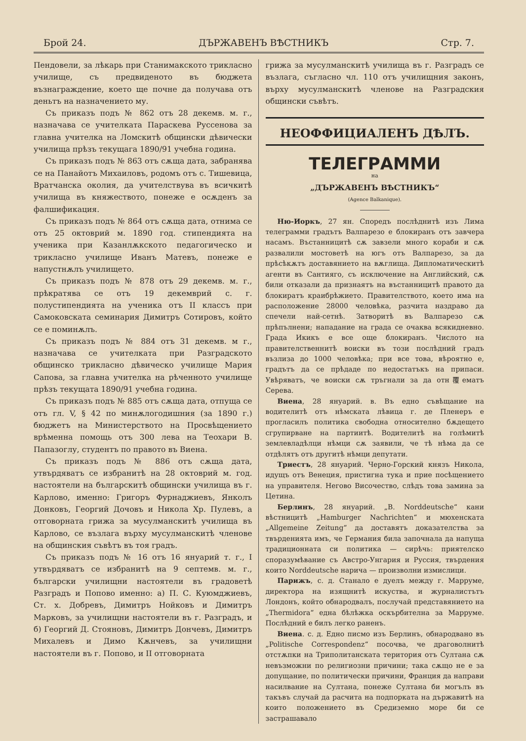Брой 24. ДЪРЖАВЕНЪ ВѢСТНИКЪ Стр. 7.
Пендовели, за лѣкарь при Станимакското трикласно училище, съ предвиденото въ бюджета възнаграждение, което ще почне да получава отъ деньтъ на назначението му.
Съ приказъ подъ № 862 отъ 28 декемв. м. г., назначава се учителката Параскева Руссенова за главна учителка на Ломскитѣ общински дѣвически училища прѣзъ текущага 1890/91 учебна година.
Съ приказъ подъ № 863 отъ сѫща дата, забранява се на Панайотъ Михаиловъ, родомъ отъ с. Тишевица, Вратчанска околия, да учителствува въ всичкитѣ училища въ княжеството, понеже е осѫденъ за фалшификация.
Съ приказъ подъ № 864 отъ сѫща дата, отнима се отъ 25 октоврий м. 1890 год. стипендията на ученика при Казанлѫкското педагогическо и трикласно училище Иванъ Матевъ, понеже е напустнѫлъ училището.
Съ приказъ подъ № 878 отъ 29 декемв. м. г., прѣкратява се отъ 19 декемврий с. г. полустипендията на ученика отъ II классъ при Самоковската семинария Димитръ Сотировъ, който се е поминѫлъ.
Съ приказъ подъ № 884 отъ 31 декемв. м г., назначава се учителката при Разградското общинско трикласно дѣвическо училище Мария Сапова, за главна учителка на рѣченното училище прѣзъ текущата 1890/91 учебна година.
Съ приказъ подъ № 885 отъ сѫща дата, отпуща се отъ гл. V, § 42 по минѫлогодишния (за 1890 г.) бюджетъ на Министерството на Просвѣщението врѣменна помощь отъ 300 лева на Теохари В. Папазоглу, студентъ по правото въ Виена.
Съ приказъ подъ № 886 отъ сѫща дата, утвърдяватъ се избранитѣ на 28 октоврий м. год. настоятели на българскитѣ общински училища въ г. Карлово, именно: Григоръ Фурнаджиевъ, Янколъ Донковъ, Георгий Дочовъ и Никола Хр. Пулевъ, а отговорната грижа за мусулманскитѣ училища въ Карлово, се възлага върху мусулманскитѣ членове на общинския съвѣтъ въ тоя градъ.
Съ приказъ подъ № 16 отъ 16 януарий т. г., I утвърдяватъ се избранитѣ на 9 септемв. м. г., български училищни настоятели въ градоветѣ Разградъ и Попово именно: а) П. С. Куюмджиевъ, Ст. х. Добревъ, Димитръ Нойковъ и Димитръ Марковъ, за училищни настоятели въ г. Разградъ, и б) Георгий Д. Стояновъ, Димитръ Дончевъ, Димитръ Михалевъ и Димо Кѫнчевъ, за училищни настоятели въ г. Попово, и II отговорната
грижа за мусулманскитѣ училища въ г. Разградъ се възлага, съгласно чл. 110 отъ училищния законъ, върху мусулманскитѣ членове на Разградския общински съвѣтъ.
НЕОФФИЦИАЛЕНЪ ДѢЛЪ.
ТЕЛЕГРАММИ
на
„ДЪРЖАВЕНЪ ВѢСТНИКЪ“
(Agence Balkanique).
Ню-Иоркъ, 27 ян. Споредъ послѣднитѣ изъ Лима телеграмми градътъ Валпарезо е блокиранъ отъ завчера насамъ. Въстанницитѣ сѫ завзели много кораби и сѫ развалили мостоветѣ на югъ отъ Валпарезо, за да прѣсѣкѫтъ доставянието на вѫглища. Дипломатическитѣ агенти въ Сантияго, съ исключение на Английский, сѫ били отказали да признаятъ на въстанницитѣ правото да блокиратъ краибрѣжието. Правителството, което има на расположение 28000 человѣка, разчита наздраво да спечели най-сетнѣ. Затворитѣ въ Валпарезо сѫ прѣпълнени; нападание на града се очаква всякидневно. Града Икикъ е все още блокиранъ. Числото на правителственнитѣ воиски въ този послѣдний градъ възлиза до 1000 человѣка; при все това, вѣроятно е, градътъ да се прѣдаде по недостатъкъ на припаси. Увѣряватъ, че воиски сѫ тръгнали за да отн覆ематъ Серева.
Виена, 28 януарий. в. Въ едно съвѣщание на водителитѣ отъ нѣмската лѣвица г. де Пленеръ е прогласилъ политика свободна относително бѫдещето сгрупирване на партиитѣ. Водителитѣ на голѣмитѣ землевладѣлци нѣмци сѫ заявили, че тѣ нѣма да се отдѣлятъ отъ другитѣ нѣмци депутати.
Триестъ, 28 януарий. Черно-Горский князъ Никола, идущъ отъ Венеция, пристигна тука и прие посѣщението на управителя. Негово Височество, слѣдъ това замина за Цетина.
Берлинъ, 28 януарий. „В. Norddeutsche“ кани вѣстницитѣ „Hamburger Nachrichten“ и мюхенската „Allgemeine Zeitung“ да доставятъ доказателства за твърденията имъ, че Германия била започнала да напуща традиционната си политика — сирѣчь: приятелско споразумѣвание съ Австро-Унгария и Руссия, твърдения които Norddeutsche нарича — произволни измислици.
Парижъ, с. д. Станало е дуелъ между г. Марруме, директора на изящнитѣ искуства, и журналистътъ Лондонъ, който обнародвалъ, послучай представянието на „Thermidora“ една бѣлѣжка оскърбителна за Марруме. Послѣдний е билъ легко раненъ.
Виена. с. д. Едно писмо изъ Берлинъ, обнародвано въ „Politische Correspondenz“ посочва, че драговолнитѣ отстѫпки на Триполитанската територия отъ Султана сѫ невъзможни по религиозни причини; така сѫщо не е за допущание, по политически причини, Франция да направи насилвание на Султана, понеже Султана би могълъ въ такъвъ случай да расчита на подпорката на държавитѣ на които положението въ Средиземно море би се застрашавало